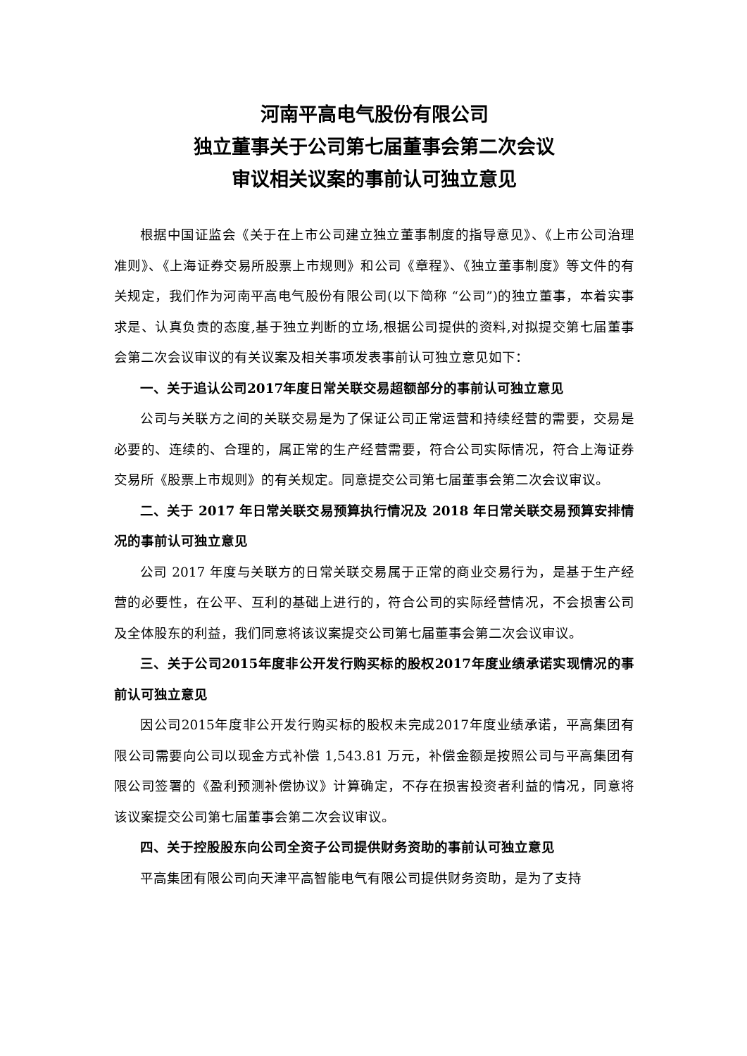河南平高电气股份有限公司
独立董事关于公司第七届董事会第二次会议
审议相关议案的事前认可独立意见
根据中国证监会《关于在上市公司建立独立董事制度的指导意见》、《上市公司治理准则》、《上海证券交易所股票上市规则》和公司《章程》、《独立董事制度》等文件的有关规定，我们作为河南平高电气股份有限公司(以下简称 “公司”)的独立董事，本着实事求是、认真负责的态度,基于独立判断的立场,根据公司提供的资料,对拟提交第七届董事会第二次会议审议的有关议案及相关事项发表事前认可独立意见如下：
一、关于追认公司2017年度日常关联交易超额部分的事前认可独立意见
公司与关联方之间的关联交易是为了保证公司正常运营和持续经营的需要，交易是必要的、连续的、合理的，属正常的生产经营需要，符合公司实际情况，符合上海证券交易所《股票上市规则》的有关规定。同意提交公司第七届董事会第二次会议审议。
二、关于 2017 年日常关联交易预算执行情况及 2018 年日常关联交易预算安排情况的事前认可独立意见
公司 2017 年度与关联方的日常关联交易属于正常的商业交易行为，是基于生产经营的必要性，在公平、互利的基础上进行的，符合公司的实际经营情况，不会损害公司及全体股东的利益，我们同意将该议案提交公司第七届董事会第二次会议审议。
三、关于公司2015年度非公开发行购买标的股权2017年度业绩承诺实现情况的事前认可独立意见
因公司2015年度非公开发行购买标的股权未完成2017年度业绩承诺，平高集团有限公司需要向公司以现金方式补偿 1,543.81 万元，补偿金额是按照公司与平高集团有限公司签署的《盈利预测补偿协议》计算确定，不存在损害投资者利益的情况，同意将该议案提交公司第七届董事会第二次会议审议。
四、关于控股股东向公司全资子公司提供财务资助的事前认可独立意见
平高集团有限公司向天津平高智能电气有限公司提供财务资助，是为了支持